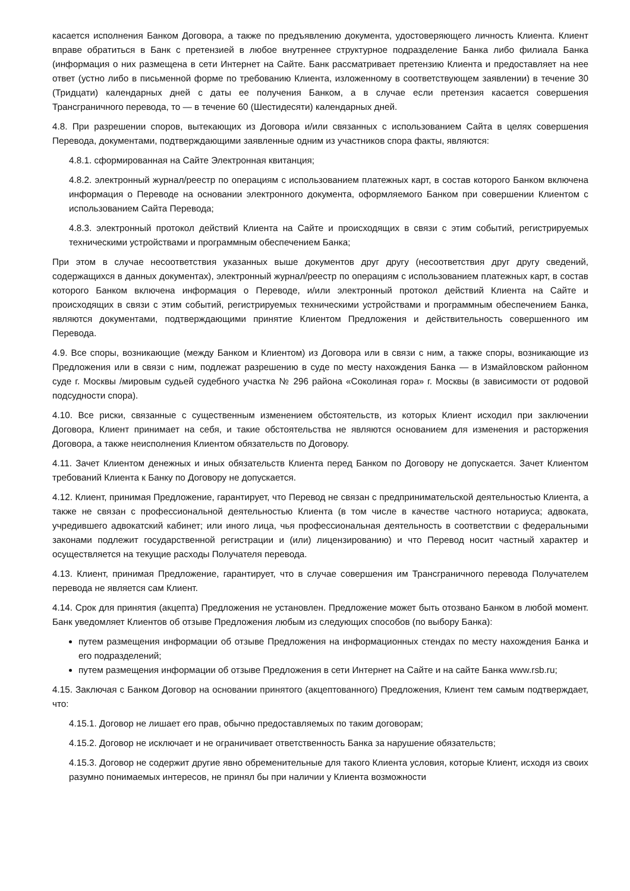касается исполнения Банком Договора, а также по предъявлению документа, удостоверяющего личность Клиента. Клиент вправе обратиться в Банк с претензией в любое внутреннее структурное подразделение Банка либо филиала Банка (информация о них размещена в сети Интернет на Сайте. Банк рассматривает претензию Клиента и предоставляет на нее ответ (устно либо в письменной форме по требованию Клиента, изложенному в соответствующем заявлении) в течение 30 (Тридцати) календарных дней с даты ее получения Банком, а в случае если претензия касается совершения Трансграничного перевода, то — в течение 60 (Шестидесяти) календарных дней.
4.8. При разрешении споров, вытекающих из Договора и/или связанных с использованием Сайта в целях совершения Перевода, документами, подтверждающими заявленные одним из участников спора факты, являются:
4.8.1. сформированная на Сайте Электронная квитанция;
4.8.2. электронный журнал/реестр по операциям с использованием платежных карт, в состав которого Банком включена информация о Переводе на основании электронного документа, оформляемого Банком при совершении Клиентом с использованием Сайта Перевода;
4.8.3. электронный протокол действий Клиента на Сайте и происходящих в связи с этим событий, регистрируемых техническими устройствами и программным обеспечением Банка;
При этом в случае несоответствия указанных выше документов друг другу (несоответствия друг другу сведений, содержащихся в данных документах), электронный журнал/реестр по операциям с использованием платежных карт, в состав которого Банком включена информация о Переводе, и/или электронный протокол действий Клиента на Сайте и происходящих в связи с этим событий, регистрируемых техническими устройствами и программным обеспечением Банка, являются документами, подтверждающими принятие Клиентом Предложения и действительность совершенного им Перевода.
4.9. Все споры, возникающие (между Банком и Клиентом) из Договора или в связи с ним, а также споры, возникающие из Предложения или в связи с ним, подлежат разрешению в суде по месту нахождения Банка — в Измайловском районном суде г. Москвы /мировым судьей судебного участка № 296 района «Соколиная гора» г. Москвы (в зависимости от родовой подсудности спора).
4.10. Все риски, связанные с существенным изменением обстоятельств, из которых Клиент исходил при заключении Договора, Клиент принимает на себя, и такие обстоятельства не являются основанием для изменения и расторжения Договора, а также неисполнения Клиентом обязательств по Договору.
4.11. Зачет Клиентом денежных и иных обязательств Клиента перед Банком по Договору не допускается. Зачет Клиентом требований Клиента к Банку по Договору не допускается.
4.12. Клиент, принимая Предложение, гарантирует, что Перевод не связан с предпринимательской деятельностью Клиента, а также не связан с профессиональной деятельностью Клиента (в том числе в качестве частного нотариуса; адвоката, учредившего адвокатский кабинет; или иного лица, чья профессиональная деятельность в соответствии с федеральными законами подлежит государственной регистрации и (или) лицензированию) и что Перевод носит частный характер и осуществляется на текущие расходы Получателя перевода.
4.13. Клиент, принимая Предложение, гарантирует, что в случае совершения им Трансграничного перевода Получателем перевода не является сам Клиент.
4.14. Срок для принятия (акцепта) Предложения не установлен. Предложение может быть отозвано Банком в любой момент. Банк уведомляет Клиентов об отзыве Предложения любым из следующих способов (по выбору Банка):
путем размещения информации об отзыве Предложения на информационных стендах по месту нахождения Банка и его подразделений;
путем размещения информации об отзыве Предложения в сети Интернет на Сайте и на сайте Банка www.rsb.ru;
4.15. Заключая с Банком Договор на основании принятого (акцептованного) Предложения, Клиент тем самым подтверждает, что:
4.15.1. Договор не лишает его прав, обычно предоставляемых по таким договорам;
4.15.2. Договор не исключает и не ограничивает ответственность Банка за нарушение обязательств;
4.15.3. Договор не содержит другие явно обременительные для такого Клиента условия, которые Клиент, исходя из своих разумно понимаемых интересов, не принял бы при наличии у Клиента возможности